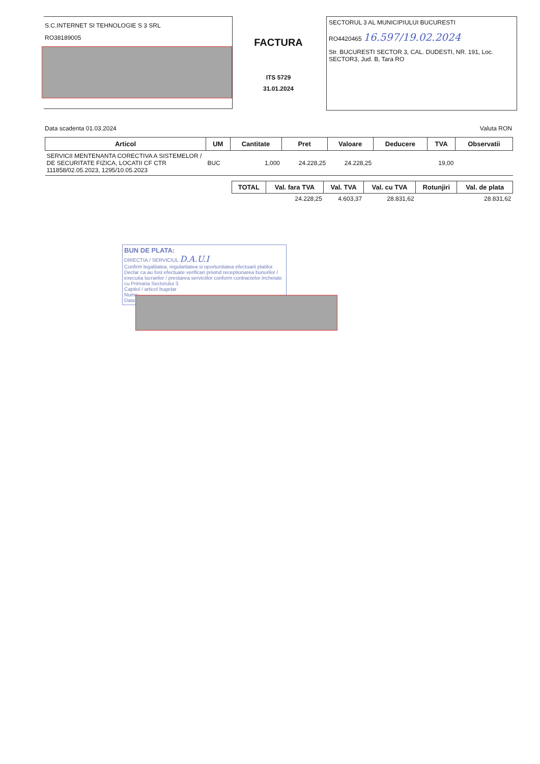S.C.INTERNET SI TEHNOLOGIE S 3 SRL
RO38189005
FACTURA
ITS 5729
31.01.2024
SECTORUL 3 AL MUNICIPIULUI BUCURESTI
RO4420465 16.597/19.02.2024
Str. BUCURESTI SECTOR 3, CAL. DUDESTI, NR. 191, Loc. SECTOR3, Jud. B, Tara RO
Data scadenta 01.03.2024 Valuta RON
| Articol | UM | Cantitate | Pret | Valoare | Deducere | TVA | Observatii |
| --- | --- | --- | --- | --- | --- | --- | --- |
| SERVICII MENTENANTA CORECTIVA A SISTEMELOR / DE SECURITATE FIZICA, LOCATII CF CTR 111858/02.05.2023, 1295/10.05.2023 | BUC | 1,000 | 24.228,25 | 24.228,25 | | 19,00 | |
| TOTAL | Val. fara TVA | Val. TVA | Val. cu TVA | Rotunjiri | Val. de plata |
| --- | --- | --- | --- | --- | --- |
| | 24.228,25 | 4.603,37 | 28.831,62 | | 28.831,62 |
BUN DE PLATA:
DIRECTIA / SERVICIUL D.A.U.I
Confirm legalitatea, regularitatea si oportunitatea efectuarii platilor. Declar ca au fost efectuate verificari privind receptionarea bunurilor / executia lucrarilor / prestarea serviciilor conform contractelor incheiate cu Primaria Sectorului 3.
Capitol / articol bugetar
Nume
Data